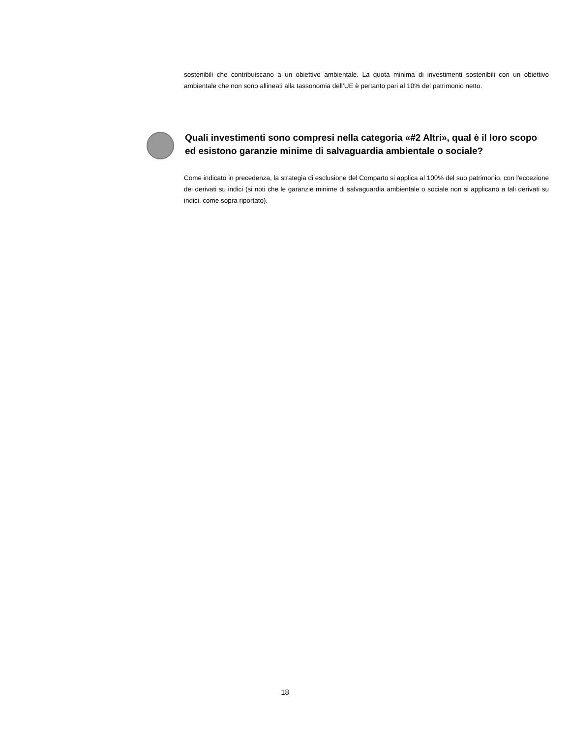sostenibili che contribuiscano a un obiettivo ambientale. La quota minima di investimenti sostenibili con un obiettivo ambientale che non sono allineati alla tassonomia dell’UE è pertanto pari al 10% del patrimonio netto.
Quali investimenti sono compresi nella categoria «#2 Altri», qual è il loro scopo ed esistono garanzie minime di salvaguardia ambientale o sociale?
Come indicato in precedenza, la strategia di esclusione del Comparto si applica al 100% del suo patrimonio, con l'eccezione dei derivati su indici (si noti che le garanzie minime di salvaguardia ambientale o sociale non si applicano a tali derivati su indici, come sopra riportato).
18